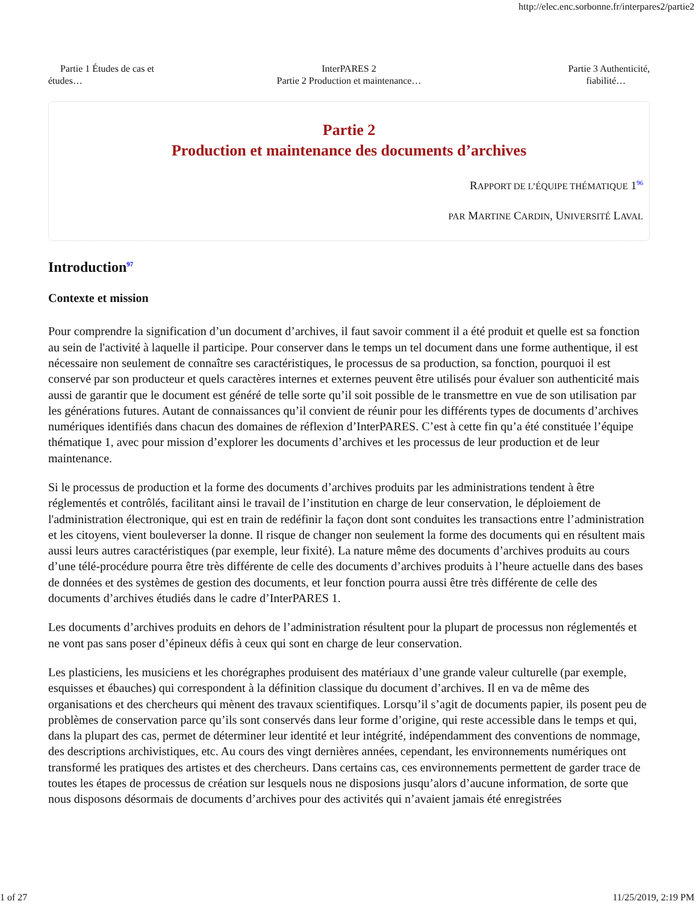http://elec.enc.sorbonne.fr/interpares2/partie2
Partie 1 Études de cas et
études…
InterPARES 2
Partie 2 Production et maintenance…
Partie 3 Authenticité,
fiabilité…
Partie 2
Production et maintenance des documents d’archives
RAPPORT DE L’ÉQUIPE THÉMATIQUE 1<sup>96</sup>
PAR MARTINE CARDIN, UNIVERSITÉ LAVAL
Introduction<sup>97</sup>
Contexte et mission
Pour comprendre la signification d’un document d’archives, il faut savoir comment il a été produit et quelle est sa fonction au sein de l'activité à laquelle il participe. Pour conserver dans le temps un tel document dans une forme authentique, il est nécessaire non seulement de connaître ses caractéristiques, le processus de sa production, sa fonction, pourquoi il est conservé par son producteur et quels caractères internes et externes peuvent être utilisés pour évaluer son authenticité mais aussi de garantir que le document est généré de telle sorte qu’il soit possible de le transmettre en vue de son utilisation par les générations futures. Autant de connaissances qu’il convient de réunir pour les différents types de documents d’archives numériques identifiés dans chacun des domaines de réflexion d’InterPARES. C’est à cette fin qu’a été constituée l’équipe thématique 1, avec pour mission d’explorer les documents d’archives et les processus de leur production et de leur maintenance.
Si le processus de production et la forme des documents d’archives produits par les administrations tendent à être réglementés et contrôlés, facilitant ainsi le travail de l’institution en charge de leur conservation, le déploiement de l'administration électronique, qui est en train de redéfinir la façon dont sont conduites les transactions entre l’administration et les citoyens, vient bouleverser la donne. Il risque de changer non seulement la forme des documents qui en résultent mais aussi leurs autres caractéristiques (par exemple, leur fixité). La nature même des documents d’archives produits au cours d’une télé-procédure pourra être très différente de celle des documents d’archives produits à l’heure actuelle dans des bases de données et des systèmes de gestion des documents, et leur fonction pourra aussi être très différente de celle des documents d’archives étudiés dans le cadre d’InterPARES 1.
Les documents d’archives produits en dehors de l’administration résultent pour la plupart de processus non réglementés et ne vont pas sans poser d’épineux défis à ceux qui sont en charge de leur conservation.
Les plasticiens, les musiciens et les chorégraphes produisent des matériaux d’une grande valeur culturelle (par exemple, esquisses et ébauches) qui correspondent à la définition classique du document d’archives. Il en va de même des organisations et des chercheurs qui mènent des travaux scientifiques. Lorsqu’il s’agit de documents papier, ils posent peu de problèmes de conservation parce qu’ils sont conservés dans leur forme d’origine, qui reste accessible dans le temps et qui, dans la plupart des cas, permet de déterminer leur identité et leur intégrité, indépendamment des conventions de nommage, des descriptions archivistiques, etc. Au cours des vingt dernières années, cependant, les environnements numériques ont transformé les pratiques des artistes et des chercheurs. Dans certains cas, ces environnements permettent de garder trace de toutes les étapes de processus de création sur lesquels nous ne disposions jusqu’alors d’aucune information, de sorte que nous disposons désormais de documents d’archives pour des activités qui n’avaient jamais été enregistrées
1 of 27 11/25/2019, 2:19 PM